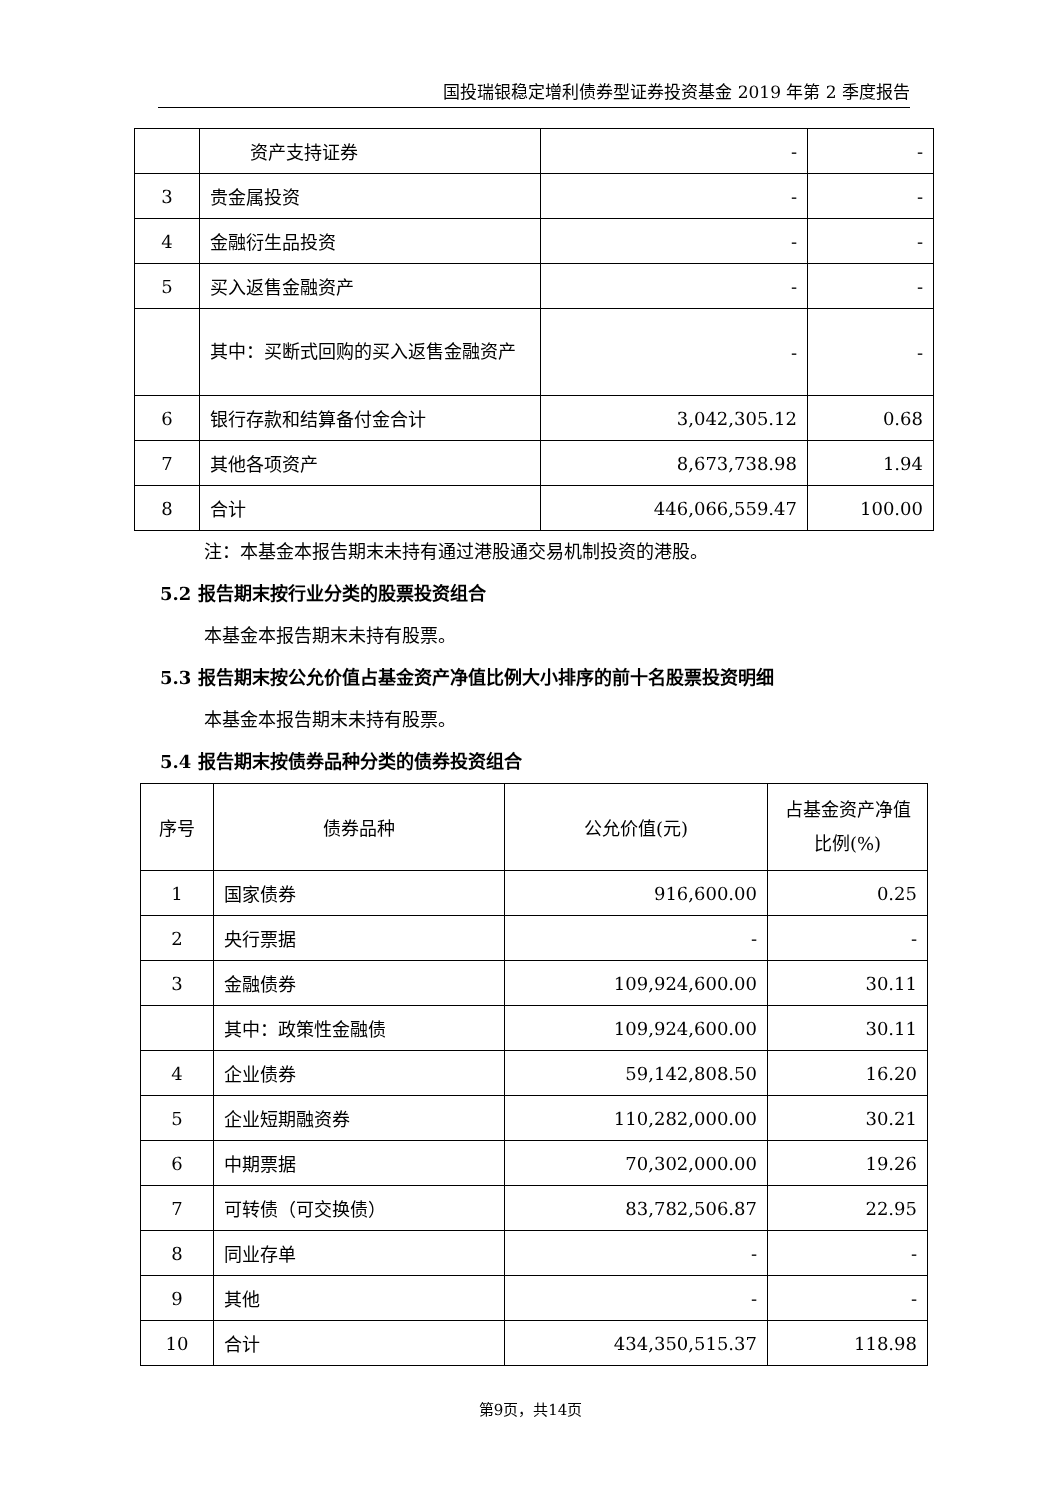国投瑞银稳定增利债券型证券投资基金 2019 年第 2 季度报告
| | 资产支持证券 | - | - |
| 3 | 贵金属投资 | - | - |
| 4 | 金融衍生品投资 | - | - |
| 5 | 买入返售金融资产 | - | - |
| | 其中：买断式回购的买入返售金融资产 | - | - |
| 6 | 银行存款和结算备付金合计 | 3,042,305.12 | 0.68 |
| 7 | 其他各项资产 | 8,673,738.98 | 1.94 |
| 8 | 合计 | 446,066,559.47 | 100.00 |
注：本基金本报告期末未持有通过港股通交易机制投资的港股。
5.2 报告期末按行业分类的股票投资组合
本基金本报告期末未持有股票。
5.3 报告期末按公允价值占基金资产净值比例大小排序的前十名股票投资明细
本基金本报告期末未持有股票。
5.4 报告期末按债券品种分类的债券投资组合
| 序号 | 债券品种 | 公允价值(元) | 占基金资产净值比例(%) |
| --- | --- | --- | --- |
| 1 | 国家债券 | 916,600.00 | 0.25 |
| 2 | 央行票据 | - | - |
| 3 | 金融债券 | 109,924,600.00 | 30.11 |
| | 其中：政策性金融债 | 109,924,600.00 | 30.11 |
| 4 | 企业债券 | 59,142,808.50 | 16.20 |
| 5 | 企业短期融资券 | 110,282,000.00 | 30.21 |
| 6 | 中期票据 | 70,302,000.00 | 19.26 |
| 7 | 可转债（可交换债） | 83,782,506.87 | 22.95 |
| 8 | 同业存单 | - | - |
| 9 | 其他 | - | - |
| 10 | 合计 | 434,350,515.37 | 118.98 |
第9页，共14页